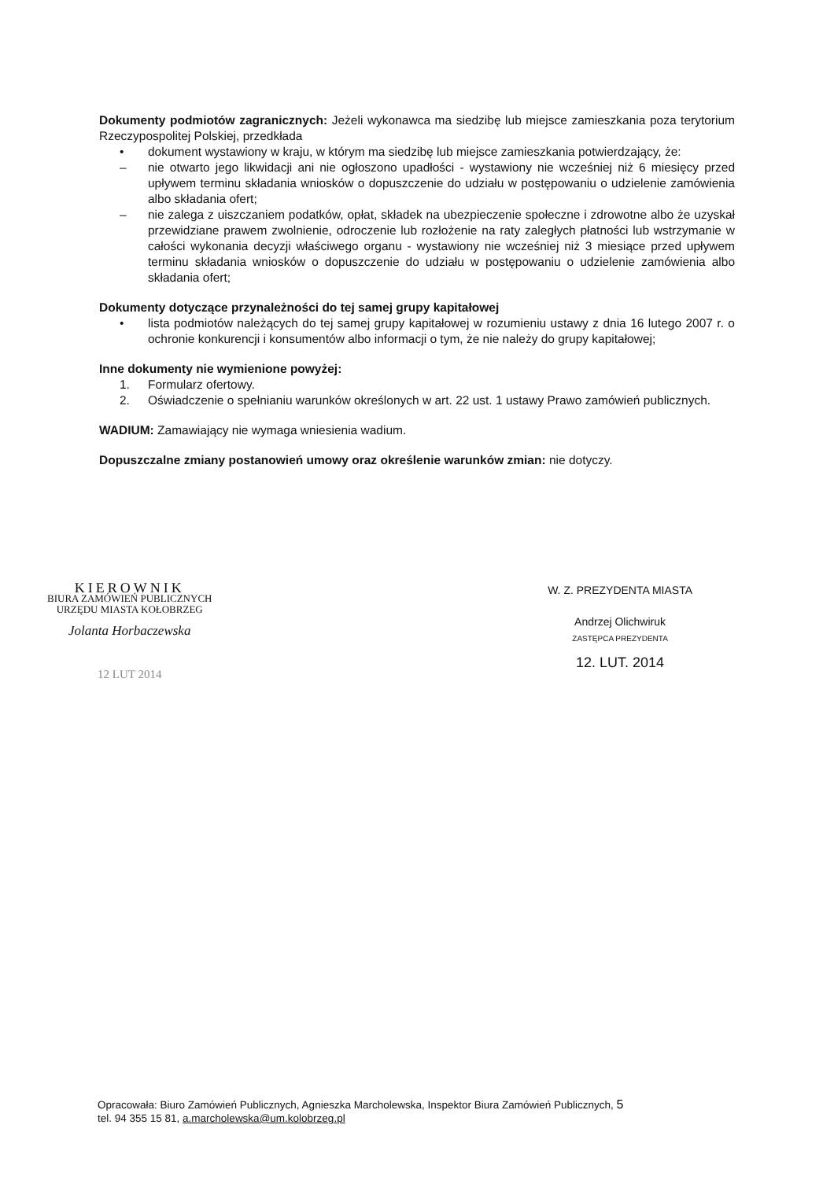Dokumenty podmiotów zagranicznych: Jeżeli wykonawca ma siedzibę lub miejsce zamieszkania poza terytorium Rzeczypospolitej Polskiej, przedkłada
• dokument wystawiony w kraju, w którym ma siedzibę lub miejsce zamieszkania potwierdzający, że:
– nie otwarto jego likwidacji ani nie ogłoszono upadłości - wystawiony nie wcześniej niż 6 miesięcy przed upływem terminu składania wniosków o dopuszczenie do udziału w postępowaniu o udzielenie zamówienia albo składania ofert;
– nie zalega z uiszczaniem podatków, opłat, składek na ubezpieczenie społeczne i zdrowotne albo że uzyskał przewidziane prawem zwolnienie, odroczenie lub rozłożenie na raty zaległych płatności lub wstrzymanie w całości wykonania decyzji właściwego organu - wystawiony nie wcześniej niż 3 miesiące przed upływem terminu składania wniosków o dopuszczenie do udziału w postępowaniu o udzielenie zamówienia albo składania ofert;
Dokumenty dotyczące przynależności do tej samej grupy kapitałowej
• lista podmiotów należących do tej samej grupy kapitałowej w rozumieniu ustawy z dnia 16 lutego 2007 r. o ochronie konkurencji i konsumentów albo informacji o tym, że nie należy do grupy kapitałowej;
Inne dokumenty nie wymienione powyżej:
1. Formularz ofertowy.
2. Oświadczenie o spełnianiu warunków określonych w art. 22 ust. 1 ustawy Prawo zamówień publicznych.
WADIUM: Zamawiający nie wymaga wniesienia wadium.
Dopuszczalne zmiany postanowień umowy oraz określenie warunków zmian: nie dotyczy.
KIEROWNIK
BIURA ZAMÓWIEŃ PUBLICZNYCH
URZĘDU MIASTA KOŁOBRZEG
Jolanta Horbaczewska
12 LUT 2014
W. Z. PREZYDENTA MIASTA
Andrzej Olichwiruk
ZASTĘPCA PREZYDENTA
12. LUT. 2014
Opracowała: Biuro Zamówień Publicznych, Agnieszka Marcholewska, Inspektor Biura Zamówień Publicznych, 5
tel. 94 355 15 81, a.marcholewska@um.kolobrzeg.pl